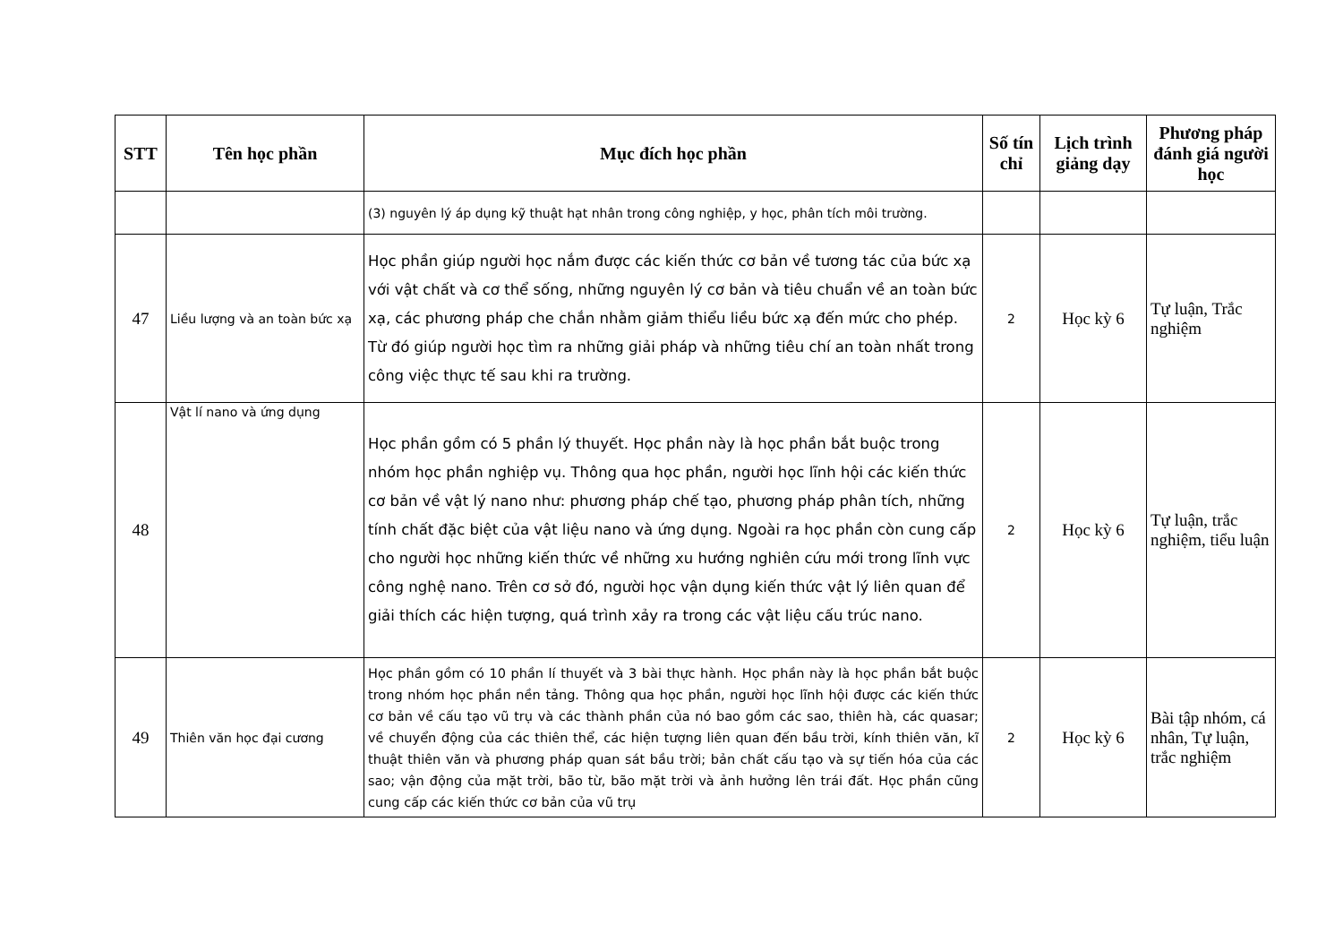| STT | Tên học phần | Mục đích học phần | Số tín chỉ | Lịch trình giảng dạy | Phương pháp đánh giá người học |
| --- | --- | --- | --- | --- | --- |
| | | (3) nguyên lý áp dụng kỹ thuật hạt nhân trong công nghiệp, y học, phân tích môi trường. | | | |
| 47 | Liều lượng và an toàn bức xạ | Học phần giúp người học nắm được các kiến thức cơ bản về tương tác của bức xạ với vật chất và cơ thể sống, những nguyên lý cơ bản và tiêu chuẩn về an toàn bức xạ, các phương pháp che chắn nhằm giảm thiểu liều bức xạ đến mức cho phép. Từ đó giúp người học tìm ra những giải pháp và những tiêu chí an toàn nhất trong công việc thực tế sau khi ra trường. | 2 | Học kỳ 6 | Tự luận, Trắc nghiệm |
| 48 | Vật lí nano và ứng dụng | Học phần gồm có 5 phần lý thuyết. Học phần này là học phần bắt buộc trong nhóm học phần nghiệp vụ. Thông qua học phần, người học lĩnh hội các kiến thức cơ bản về vật lý nano như: phương pháp chế tạo, phương pháp phân tích, những tính chất đặc biệt của vật liệu nano và ứng dụng. Ngoài ra học phần còn cung cấp cho người học những kiến thức về những xu hướng nghiên cứu mới trong lĩnh vực công nghệ nano. Trên cơ sở đó, người học vận dụng kiến thức vật lý liên quan để giải thích các hiện tượng, quá trình xảy ra trong các vật liệu cấu trúc nano. | 2 | Học kỳ 6 | Tự luận, trắc nghiệm, tiểu luận |
| 49 | Thiên văn học đại cương | Học phần gồm có 10 phần lí thuyết và 3 bài thực hành. Học phần này là học phần bắt buộc trong nhóm học phần nền tảng. Thông qua học phần, người học lĩnh hội được các kiến thức cơ bản về cấu tạo vũ trụ và các thành phần của nó bao gồm các sao, thiên hà, các quasar; về chuyển động của các thiên thể, các hiện tượng liên quan đến bầu trời, kính thiên văn, kĩ thuật thiên văn và phương pháp quan sát bầu trời; bản chất cấu tạo và sự tiến hóa của các sao; vận động của mặt trời, bão từ, bão mặt trời và ảnh hưởng lên trái đất. Học phần cũng cung cấp các kiến thức cơ bản của vũ trụ | 2 | Học kỳ 6 | Bài tập nhóm, cá nhân, Tự luận, trắc nghiệm |